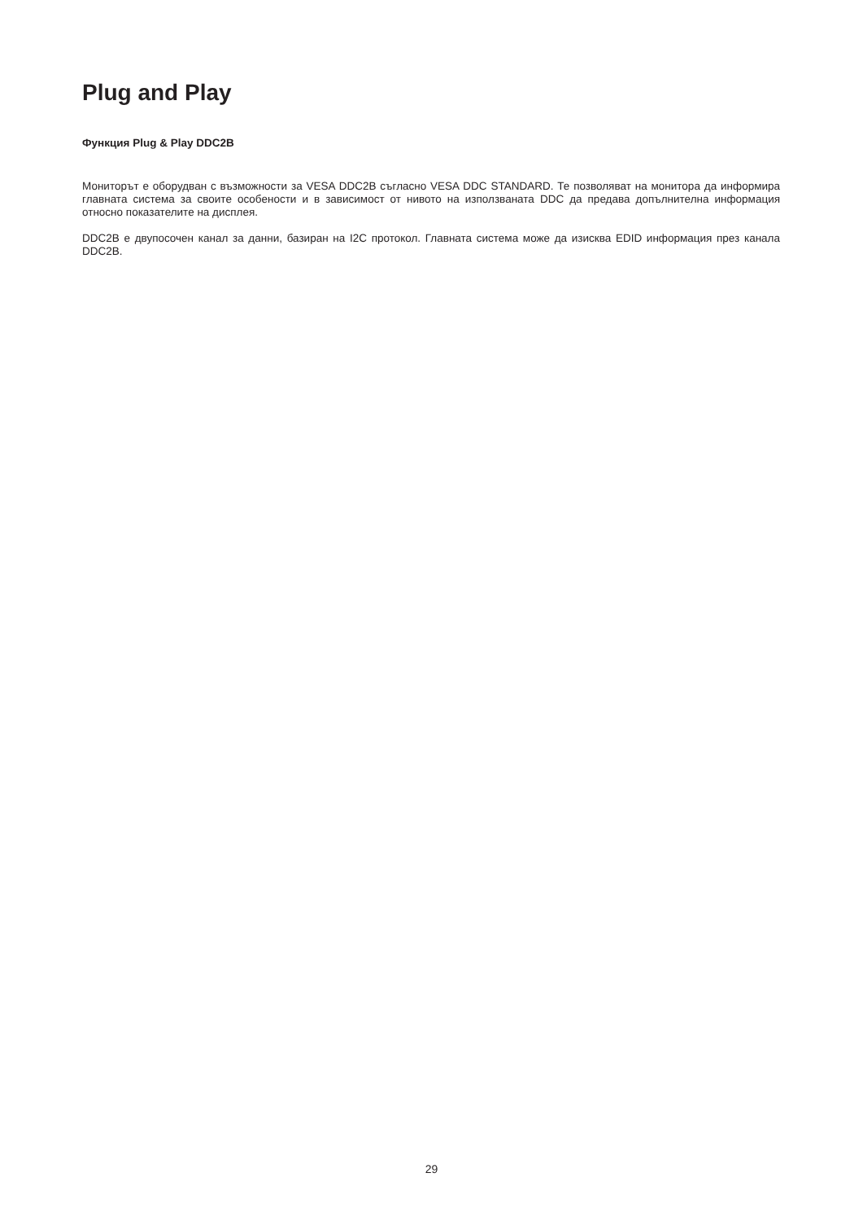Plug and Play
Функция Plug & Play DDC2B
Мониторът е оборудван с възможности за VESA DDC2B съгласно VESA DDC STANDARD. Те позволяват на монитора да информира главната система за своите особености и в зависимост от нивото на използваната DDC да предава допълнителна информация относно показателите на дисплея.
DDC2B е двупосочен канал за данни, базиран на I2C протокол. Главната система може да изисква EDID информация през канала DDC2B.
29